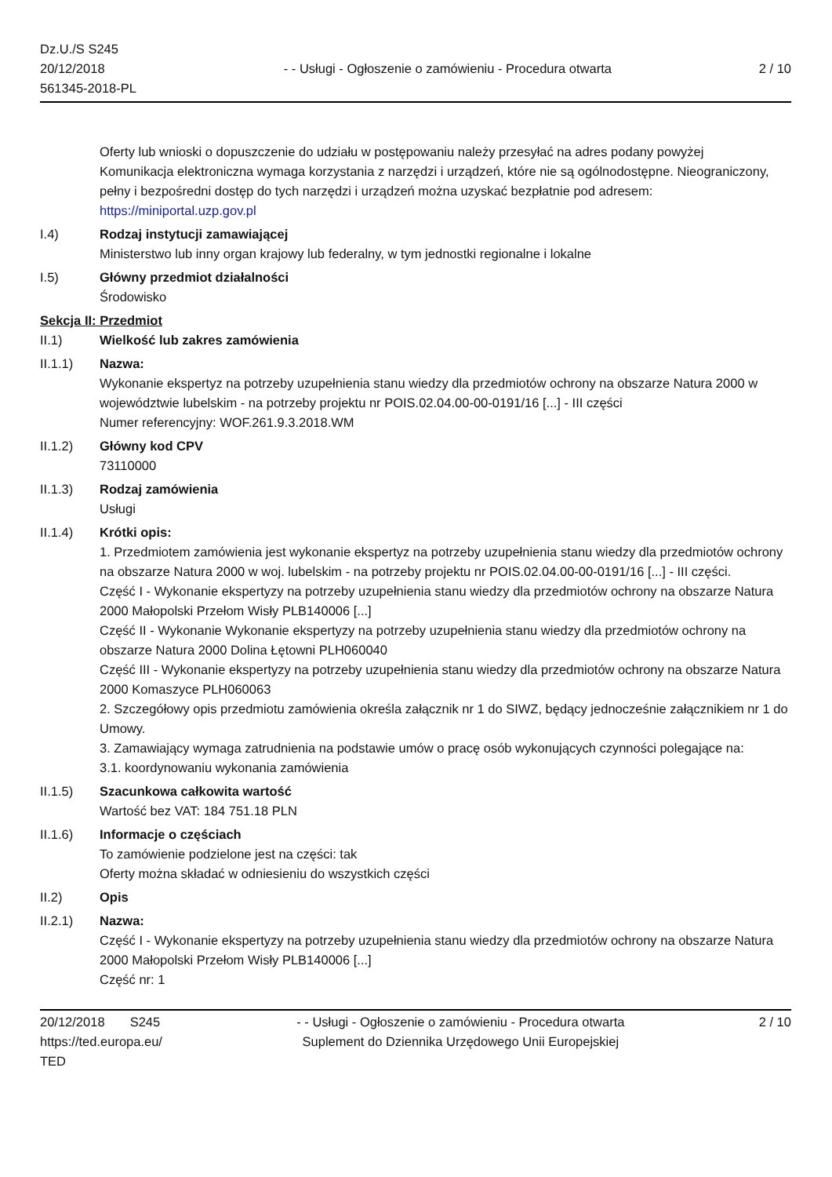Dz.U./S S245
20/12/2018
561345-2018-PL
- - Usługi - Ogłoszenie o zamówieniu - Procedura otwarta
2 / 10
Oferty lub wnioski o dopuszczenie do udziału w postępowaniu należy przesyłać na adres podany powyżej
Komunikacja elektroniczna wymaga korzystania z narzędzi i urządzeń, które nie są ogólnodostępne. Nieograniczony, pełny i bezpośredni dostęp do tych narzędzi i urządzeń można uzyskać bezpłatnie pod adresem: https://miniportal.uzp.gov.pl
I.4) Rodzaj instytucji zamawiającej
Ministerstwo lub inny organ krajowy lub federalny, w tym jednostki regionalne i lokalne
I.5) Główny przedmiot działalności
Środowisko
Sekcja II: Przedmiot
II.1) Wielkość lub zakres zamówienia
II.1.1) Nazwa:
Wykonanie ekspertyz na potrzeby uzupełnienia stanu wiedzy dla przedmiotów ochrony na obszarze Natura 2000 w województwie lubelskim - na potrzeby projektu nr POIS.02.04.00-00-0191/16 [...] - III części
Numer referencyjny: WOF.261.9.3.2018.WM
II.1.2) Główny kod CPV
73110000
II.1.3) Rodzaj zamówienia
Usługi
II.1.4) Krótki opis:
1. Przedmiotem zamówienia jest wykonanie ekspertyz na potrzeby uzupełnienia stanu wiedzy dla przedmiotów ochrony na obszarze Natura 2000 w woj. lubelskim - na potrzeby projektu nr POIS.02.04.00-00-0191/16 [...] - III części.
Część I - Wykonanie ekspertyzy na potrzeby uzupełnienia stanu wiedzy dla przedmiotów ochrony na obszarze Natura 2000 Małopolski Przełom Wisły PLB140006 [...]
Część II - Wykonanie Wykonanie ekspertyzy na potrzeby uzupełnienia stanu wiedzy dla przedmiotów ochrony na obszarze Natura 2000 Dolina Łętowni PLH060040
Część III - Wykonanie ekspertyzy na potrzeby uzupełnienia stanu wiedzy dla przedmiotów ochrony na obszarze Natura 2000 Komaszyce PLH060063
2. Szczegółowy opis przedmiotu zamówienia określa załącznik nr 1 do SIWZ, będący jednocześnie załącznikiem nr 1 do Umowy.
3. Zamawiający wymaga zatrudnienia na podstawie umów o pracę osób wykonujących czynności polegające na:
3.1. koordynowaniu wykonania zamówienia
II.1.5) Szacunkowa całkowita wartość
Wartość bez VAT: 184 751.18 PLN
II.1.6) Informacje o częściach
To zamówienie podzielone jest na części: tak
Oferty można składać w odniesieniu do wszystkich części
II.2) Opis
II.2.1) Nazwa:
Część I - Wykonanie ekspertyzy na potrzeby uzupełnienia stanu wiedzy dla przedmiotów ochrony na obszarze Natura 2000 Małopolski Przełom Wisły PLB140006 [...]
Część nr: 1
20/12/2018 S245
https://ted.europa.eu/
TED
- - Usługi - Ogłoszenie o zamówieniu - Procedura otwarta
Suplement do Dziennika Urzędowego Unii Europejskiej
2 / 10